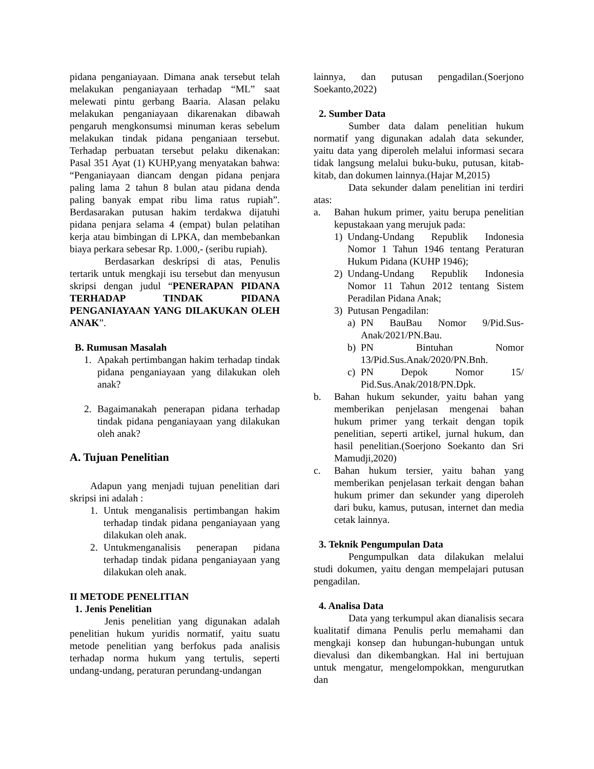pidana penganiayaan. Dimana anak tersebut telah melakukan penganiayaan terhadap “ML” saat melewati pintu gerbang Baaria. Alasan pelaku melakukan penganiayaan dikarenakan dibawah pengaruh mengkonsumsi minuman keras sebelum melakukan tindak pidana penganiaan tersebut. Terhadap perbuatan tersebut pelaku dikenakan: Pasal 351 Ayat (1) KUHP,yang menyatakan bahwa: “Penganiayaan diancam dengan pidana penjara paling lama 2 tahun 8 bulan atau pidana denda paling banyak empat ribu lima ratus rupiah”. Berdasarakan putusan hakim terdakwa dijatuhi pidana penjara selama 4 (empat) bulan pelatihan kerja atau bimbingan di LPKA, dan membebankan biaya perkara sebesar Rp. 1.000,- (seribu rupiah).
Berdasarkan deskripsi di atas, Penulis tertarik untuk mengkaji isu tersebut dan menyusun skripsi dengan judul “PENERAPAN PIDANA TERHADAP TINDAK PIDANA PENGANIAYAAN YANG DILAKUKAN OLEH ANAK”.
B. Rumusan Masalah
1. Apakah pertimbangan hakim terhadap tindak pidana penganiayaan yang dilakukan oleh anak?
2. Bagaimanakah penerapan pidana terhadap tindak pidana penganiayaan yang dilakukan oleh anak?
A. Tujuan Penelitian
Adapun yang menjadi tujuan penelitian dari skripsi ini adalah :
1. Untuk menganalisis pertimbangan hakim terhadap tindak pidana penganiayaan yang dilakukan oleh anak.
2. Untukmenganalisis penerapan pidana terhadap tindak pidana penganiayaan yang dilakukan oleh anak.
II METODE PENELITIAN
1. Jenis Penelitian
Jenis penelitian yang digunakan adalah penelitian hukum yuridis normatif, yaitu suatu metode penelitian yang berfokus pada analisis terhadap norma hukum yang tertulis, seperti undang-undang, peraturan perundang-undangan
lainnya, dan putusan pengadilan.(Soerjono Soekanto,2022)
2. Sumber Data
Sumber data dalam penelitian hukum normatif yang digunakan adalah data sekunder, yaitu data yang diperoleh melalui informasi secara tidak langsung melalui buku-buku, putusan, kitab-kitab, dan dokumen lainnya.(Hajar M,2015)
Data sekunder dalam penelitian ini terdiri atas:
a. Bahan hukum primer, yaitu berupa penelitian kepustakaan yang merujuk pada:
1) Undang-Undang Republik Indonesia Nomor 1 Tahun 1946 tentang Peraturan Hukum Pidana (KUHP 1946);
2) Undang-Undang Republik Indonesia Nomor 11 Tahun 2012 tentang Sistem Peradilan Pidana Anak;
3) Putusan Pengadilan:
a) PN BauBau Nomor 9/Pid.Sus-Anak/2021/PN.Bau.
b) PN Bintuhan Nomor 13/Pid.Sus.Anak/2020/PN.Bnh.
c) PN Depok Nomor 15/ Pid.Sus.Anak/2018/PN.Dpk.
b. Bahan hukum sekunder, yaitu bahan yang memberikan penjelasan mengenai bahan hukum primer yang terkait dengan topik penelitian, seperti artikel, jurnal hukum, dan hasil penelitian.(Soerjono Soekanto dan Sri Mamudji,2020)
c. Bahan hukum tersier, yaitu bahan yang memberikan penjelasan terkait dengan bahan hukum primer dan sekunder yang diperoleh dari buku, kamus, putusan, internet dan media cetak lainnya.
3. Teknik Pengumpulan Data
Pengumpulkan data dilakukan melalui studi dokumen, yaitu dengan mempelajari putusan pengadilan.
4. Analisa Data
Data yang terkumpul akan dianalisis secara kualitatif dimana Penulis perlu memahami dan mengkaji konsep dan hubungan-hubungan untuk dievalusi dan dikembangkan. Hal ini bertujuan untuk mengatur, mengelompokkan, mengurutkan dan